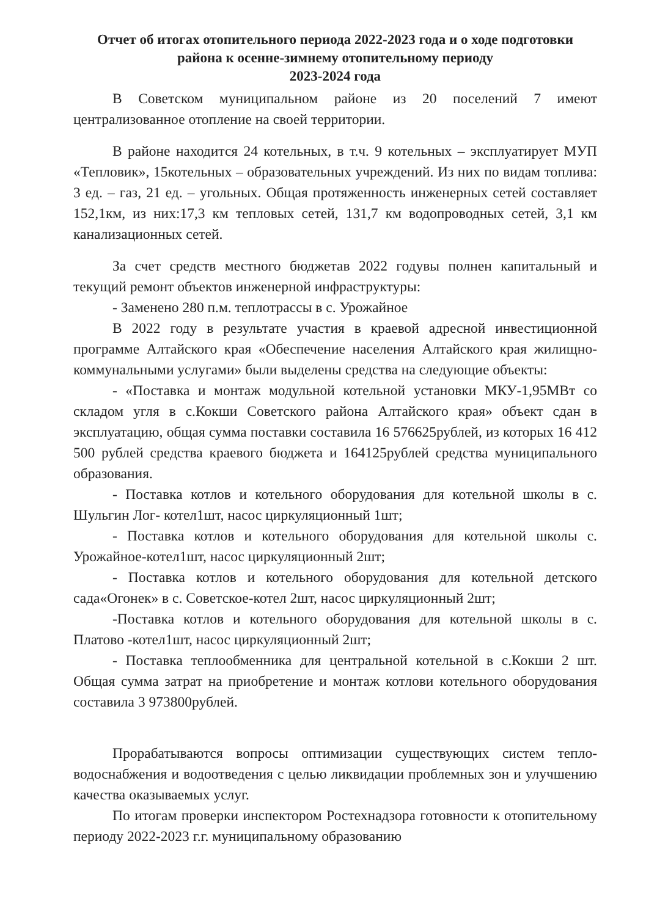Отчет об итогах отопительного периода 2022-2023 года и о ходе подготовки района к осенне-зимнему отопительному периоду
2023-2024 года
В Советском муниципальном районе из 20 поселений 7 имеют централизованное отопление на своей территории.
В районе находится 24 котельных, в т.ч. 9 котельных – эксплуатирует МУП «Тепловик», 15котельных – образовательных учреждений. Из них по видам топлива: 3 ед. – газ, 21 ед. – угольных. Общая протяженность инженерных сетей составляет 152,1км, из них:17,3 км тепловых сетей, 131,7 км водопроводных сетей, 3,1 км канализационных сетей.
За счет средств местного бюджетав 2022 годувы полнен капитальный и текущий ремонт объектов инженерной инфраструктуры:
- Заменено 280 п.м. теплотрассы в с. Урожайное
В 2022 году в результате участия в краевой адресной инвестиционной программе Алтайского края «Обеспечение населения Алтайского края жилищно-коммунальными услугами» были выделены средства на следующие объекты:
- «Поставка и монтаж модульной котельной установки МКУ-1,95МВт со складом угля в с.Кокши Советского района Алтайского края» объект сдан в эксплуатацию, общая сумма поставки составила 16 576625рублей, из которых 16 412 500 рублей средства краевого бюджета и 164125рублей средства муниципального образования.
- Поставка котлов и котельного оборудования для котельной школы в с. Шульгин Лог- котел1шт, насос циркуляционный 1шт;
- Поставка котлов и котельного оборудования для котельной школы с. Урожайное-котел1шт, насос циркуляционный 2шт;
- Поставка котлов и котельного оборудования для котельной детского сада«Огонек» в с. Советское-котел 2шт, насос циркуляционный 2шт;
-Поставка котлов и котельного оборудования для котельной школы в с. Платово -котел1шт, насос циркуляционный 2шт;
- Поставка теплообменника для центральной котельной в с.Кокши 2 шт. Общая сумма затрат на приобретение и монтаж котлови котельного оборудования составила 3 973800рублей.
Прорабатываются вопросы оптимизации существующих систем тепло-водоснабжения и водоотведения с целью ликвидации проблемных зон и улучшению качества оказываемых услуг.
По итогам проверки инспектором Ростехнадзора готовности к отопительному периоду 2022-2023 г.г. муниципальному образованию